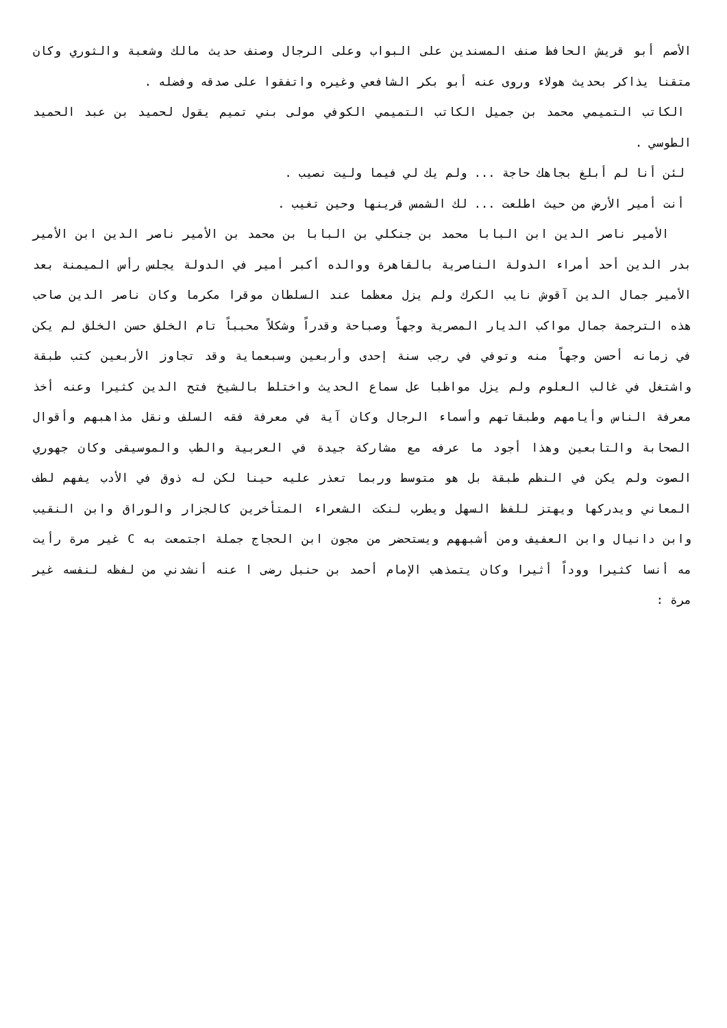الأصم أبو قريش الحافظ صنف المسندين على البواب وعلى الرجال وصنف حديث مالك وشعبة والثوري وكان متقنا يذاكر بحديث هولاء وروى عنه أبو بكر الشافعي وغيره واتفقوا على صدقه وفضله .
الكاتب التميمي محمد بن جميل الكاتب التميمي الكوفي مولى بني تميم يقول لحميد بن عبد الحميد الطوسي .
لئن أنا لم أبلغ بجاهك حاجة ... ولم يك لي فيما وليت نصيب .
أنت أمير الأرض من حيث اطلعت ... لك الشمس قرينها وحين تغيب .
الأمير ناصر الدين ابن البابا محمد بن جنكلي بن البابا بن محمد بن الأمير ناصر الدين ابن الأمير بدر الدين أحد أمراء الدولة الناصرية بالقاهرة ووالده أكبر أمير في الدولة يجلس رأس الميمنة بعد الأمير جمال الدين آقوش نايب الكرك ولم يزل معظما عند السلطان موقرا مكرما وكان ناصر الدين صاحب هذه الترجمة جمال مواكب الديار المصرية وجهاً وصباحة وقدراً وشكلاً محبباً تام الخلق حسن الخلق لم يكن في زمانه أحسن وجهاً منه وتوفي في رجب سنة إحدى وأربعين وسبعماية وقد تجاوز الأربعين كتب طبقة واشتغل في غالب العلوم ولم يزل مواظبا عل سماع الحديث واختلط بالشيخ فتح الدين كثيرا وعنه أخذ معرفة الناس وأيامهم وطبقاتهم وأسماء الرجال وكان آية في معرفة فقه السلف ونقل مذاهبهم وأقوال الصحابة والتابعين وهذا أجود ما عرفه مع مشاركة جيدة في العربية والطب والموسيقى وكان جهوري الصوت ولم يكن في النظم طبقة بل هو متوسط وربما تعذر عليه حينا لكن له ذوق في الأدب يفهم لطف المعاني ويدركها ويهتز للفظ السهل ويطرب لنكت الشعراء المتأخرين كالجزار والوراق وابن النقيب وابن دانيال وابن العفيف ومن أشبههم ويستحضر من مجون ابن الحجاج جملة اجتمعت به C غير مرة رأيت مه أنسا كثيرا ووداً أثيرا وكان يتمذهب الإمام أحمد بن حنبل رضى ا عنه أنشدني من لفظه لنفسه غير مرة :